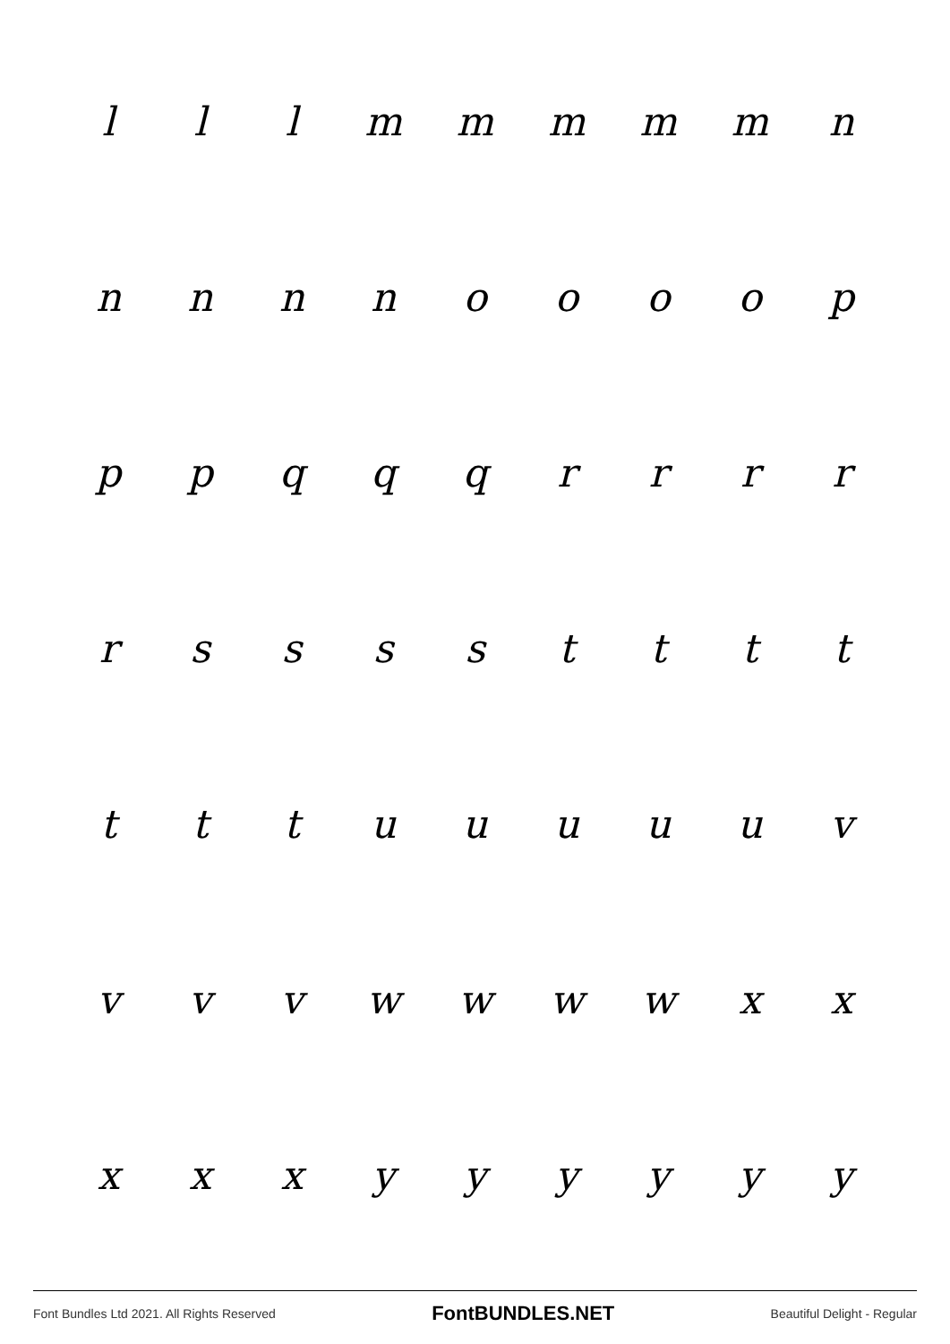lllmmmmmn
nnnnoooop
ppqqqrrrr
rsssstttt
tttuuuuuv
vvvwwwwxx
xxxyyyyyy
Font Bundles Ltd 2021. All Rights Reserved FontBUNDLES.NET Beautiful Delight - Regular